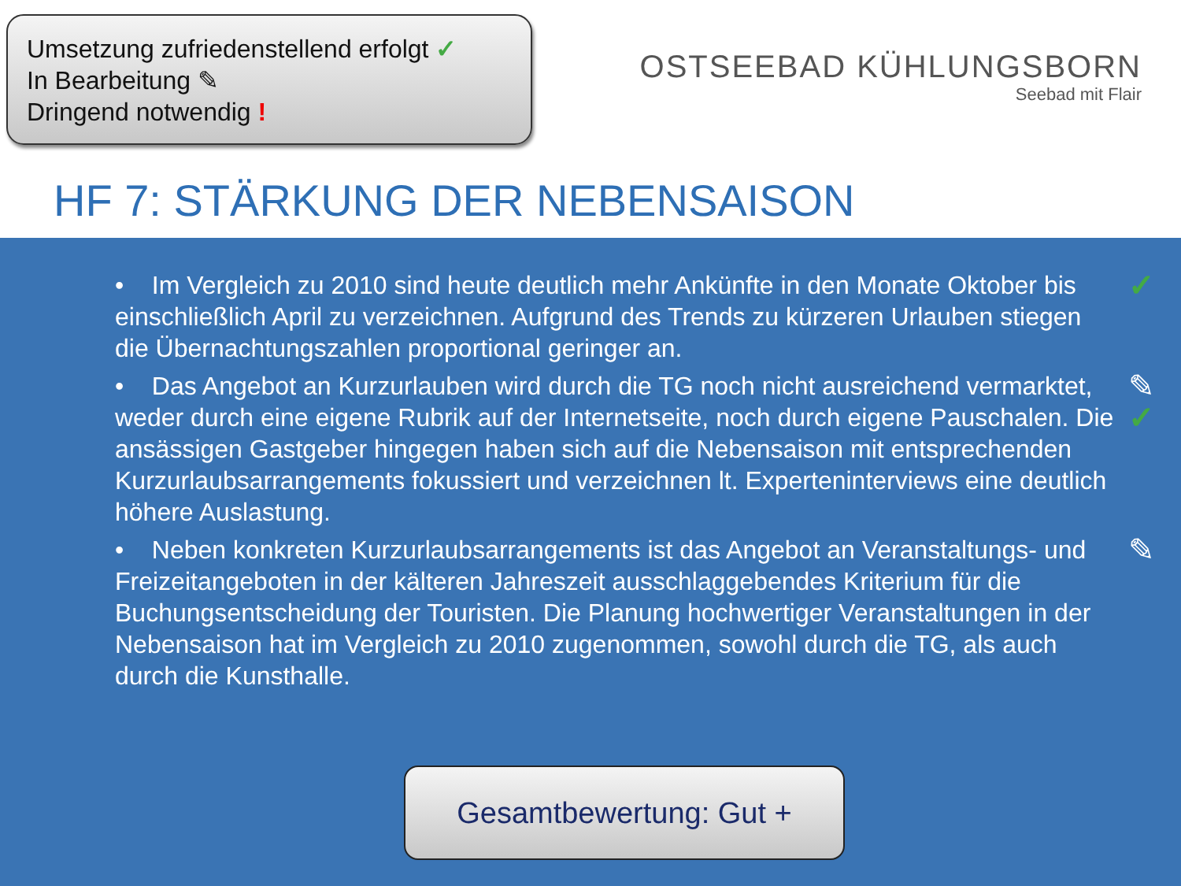Umsetzung zufriedenstellend erfolgt ✓
In Bearbeitung ✎
Dringend notwendig !
OSTSEEBAD KÜHLUNGSBORN
Seebad mit Flair
HF 7: STÄRKUNG DER NEBENSAISON
• Im Vergleich zu 2010 sind heute deutlich mehr Ankünfte in den Monate Oktober bis einschließlich April zu verzeichnen. Aufgrund des Trends zu kürzeren Urlauben stiegen die Übernachtungszahlen proportional geringer an. ✓
• Das Angebot an Kurzurlauben wird durch die TG noch nicht ausreichend vermarktet, weder durch eine eigene Rubrik auf der Internetseite, noch durch eigene Pauschalen. Die ansässigen Gastgeber hingegen haben sich auf die Nebensaison mit entsprechenden Kurzurlaubsarrangements fokussiert und verzeichnen lt. Experteninterviews eine deutlich höhere Auslastung. ✎
✓
• Neben konkreten Kurzurlaubsarrangements ist das Angebot an Veranstaltungs- und Freizeitangeboten in der kälteren Jahreszeit ausschlaggebendes Kriterium für die Buchungsentscheidung der Touristen. Die Planung hochwertiger Veranstaltungen in der Nebensaison hat im Vergleich zu 2010 zugenommen, sowohl durch die TG, als auch durch die Kunsthalle. ✎
Gesamtbewertung: Gut +